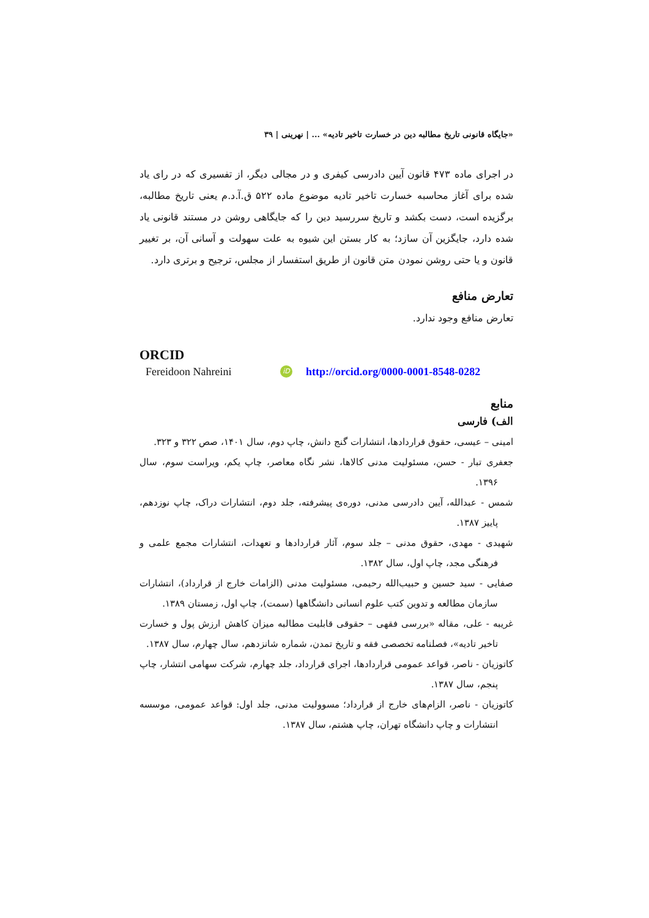«جایگاه قانونی تاریخ مطالبه دین در خسارت تاخیر تادیه» ... | نهرینی | ۳۹
در اجرای ماده ۴۷۳ قانون آیین دادرسی کیفری و در مجالی دیگر، از تفسیری که در رای یاد شده برای آغاز محاسبه خسارت تاخیر تادیه موضوع ماده ۵۲۲ ق.آ.د.م یعنی تاریخ مطالبه، برگزیده است، دست بکشد و تاریخ سررسید دین را که جایگاهی روشن در مستند قانونی یاد شده دارد، جایگزین آن سازد؛ به کار بستن این شیوه به علت سهولت و آسانی آن، بر تغییر قانون و یا حتی روشن نمودن متن قانون از طریق استفسار از مجلس، ترجیح و برتری دارد.
تعارض منافع
تعارض منافع وجود ندارد.
ORCID
Fereidoon Nahreini iD http://orcid.org/0000-0001-8548-0282
منابع
الف) فارسی
امینی – عیسی، حقوق قراردادها، انتشارات گنج دانش، چاپ دوم، سال ۱۴۰۱، صص ۳۲۲ و ۳۲۳.
جعفری تبار - حسن، مسئولیت مدنی کالاها، نشر نگاه معاصر، چاپ یکم، ویراست سوم، سال ۱۳۹۶.
شمس - عبدالله، آیین دادرسی مدنی، دوره‌ی پیشرفته، جلد دوم، انتشارات دراک، چاپ نوزدهم، پاییز ۱۳۸۷.
شهیدی - مهدی، حقوق مدنی – جلد سوم، آثار قراردادها و تعهدات، انتشارات مجمع علمی و فرهنگی مجد، چاپ اول، سال ۱۳۸۲.
صفایی - سید حسین و حبیب‌الله رحیمی، مسئولیت مدنی (الزامات خارج از قرارداد)، انتشارات سازمان مطالعه و تدوین کتب علوم انسانی دانشگاهها (سمت)، چاپ اول، زمستان ۱۳۸۹.
غریبه - علی، مقاله «بررسی فقهی – حقوقی قابلیت مطالبه میزان کاهش ارزش پول و خسارت تاخیر تادیه»، فصلنامه تخصصی فقه و تاریخ تمدن، شماره شانزدهم، سال چهارم، سال ۱۳۸۷.
کاتوزیان - ناصر، قواعد عمومی قراردادها، اجرای قرارداد، جلد چهارم، شرکت سهامی انتشار، چاپ پنجم، سال ۱۳۸۷.
کاتوزیان - ناصر، الزام‌های خارج از قرارداد؛ مسوولیت مدنی، جلد اول: قواعد عمومی، موسسه انتشارات و چاپ دانشگاه تهران، چاپ هشتم، سال ۱۳۸۷.